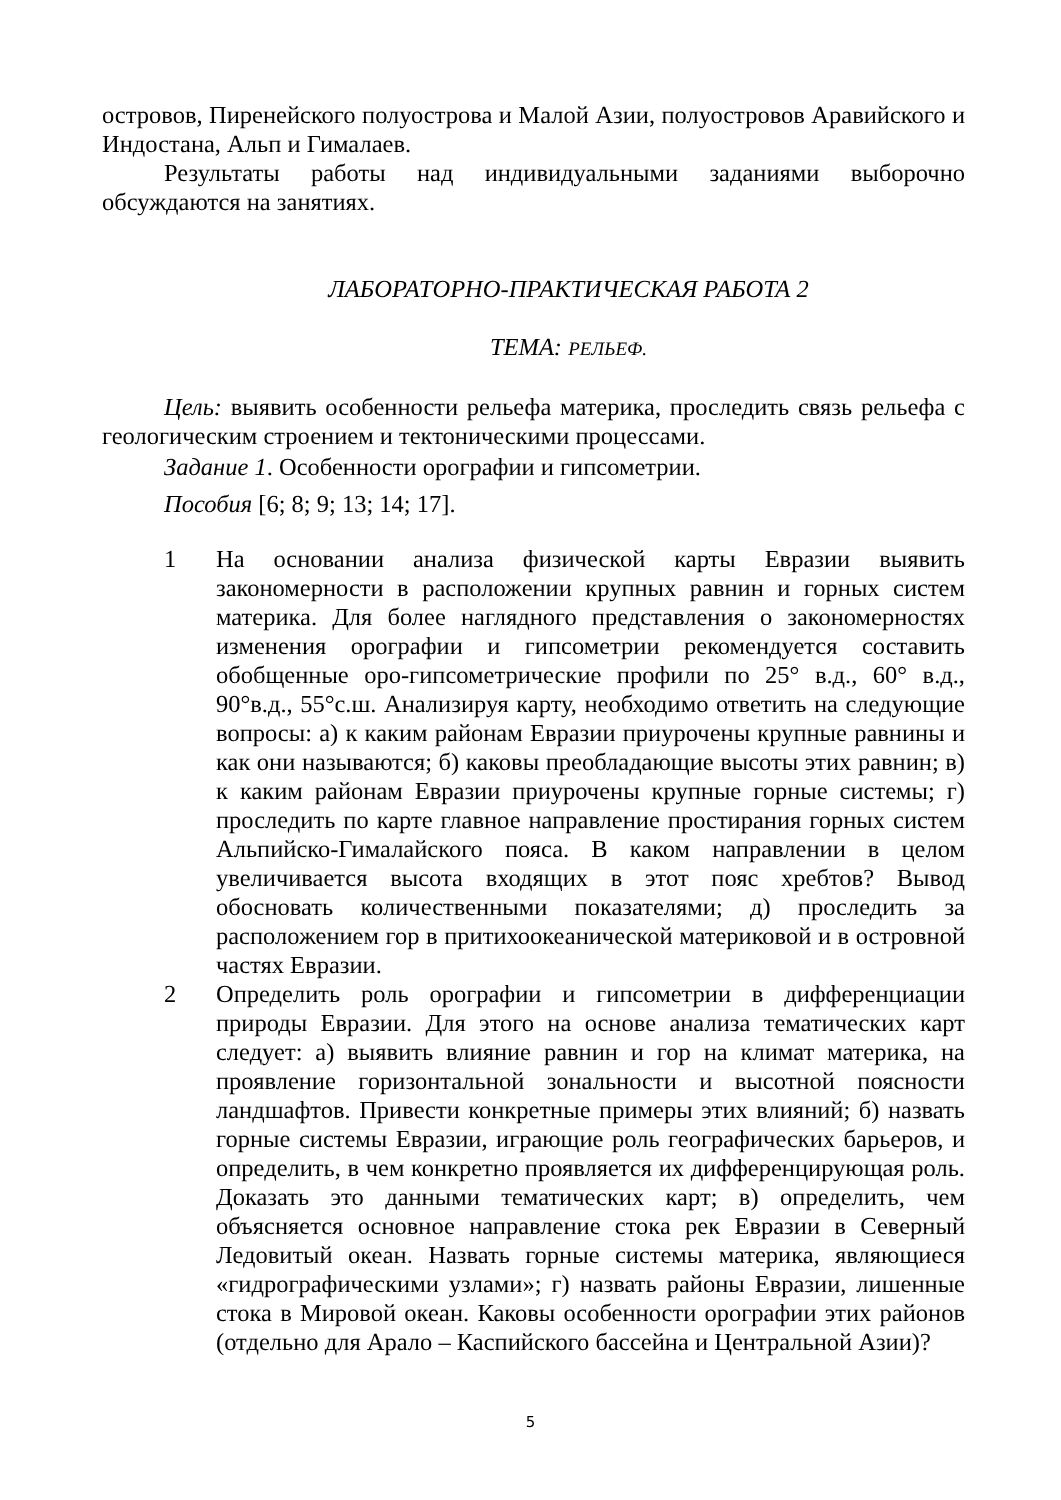островов, Пиренейского полуострова и Малой Азии, полуостровов Аравийского и Индостана, Альп и Гималаев.
Результаты работы над индивидуальными заданиями выборочно обсуждаются на занятиях.
ЛАБОРАТОРНО-ПРАКТИЧЕСКАЯ РАБОТА 2
ТЕМА: РЕЛЬЕФ.
Цель: выявить особенности рельефа материка, проследить связь рельефа с геологическим строением и тектоническими процессами.
Задание 1. Особенности орографии и гипсометрии.
Пособия [6; 8; 9; 13; 14; 17].
1 На основании анализа физической карты Евразии выявить закономерности в расположении крупных равнин и горных систем материка. Для более наглядного представления о закономерностях изменения орографии и гипсометрии рекомендуется составить обобщенные оро-гипсометрические профили по 25° в.д., 60° в.д., 90°в.д., 55°с.ш. Анализируя карту, необходимо ответить на следующие вопросы: а) к каким районам Евразии приурочены крупные равнины и как они называются; б) каковы преобладающие высоты этих равнин; в) к каким районам Евразии приурочены крупные горные системы; г) проследить по карте главное направление простирания горных систем Альпийско-Гималайского пояса. В каком направлении в целом увеличивается высота входящих в этот пояс хребтов? Вывод обосновать количественными показателями; д) проследить за расположением гор в притихоокеанической материковой и в островной частях Евразии.
2 Определить роль орографии и гипсометрии в дифференциации природы Евразии. Для этого на основе анализа тематических карт следует: а) выявить влияние равнин и гор на климат материка, на проявление горизонтальной зональности и высотной поясности ландшафтов. Привести конкретные примеры этих влияний; б) назвать горные системы Евразии, играющие роль географических барьеров, и определить, в чем конкретно проявляется их дифференцирующая роль. Доказать это данными тематических карт; в) определить, чем объясняется основное направление стока рек Евразии в Северный Ледовитый океан. Назвать горные системы материка, являющиеся «гидрографическими узлами»; г) назвать районы Евразии, лишенные стока в Мировой океан. Каковы особенности орографии этих районов (отдельно для Арало – Каспийского бассейна и Центральной Азии)?
5